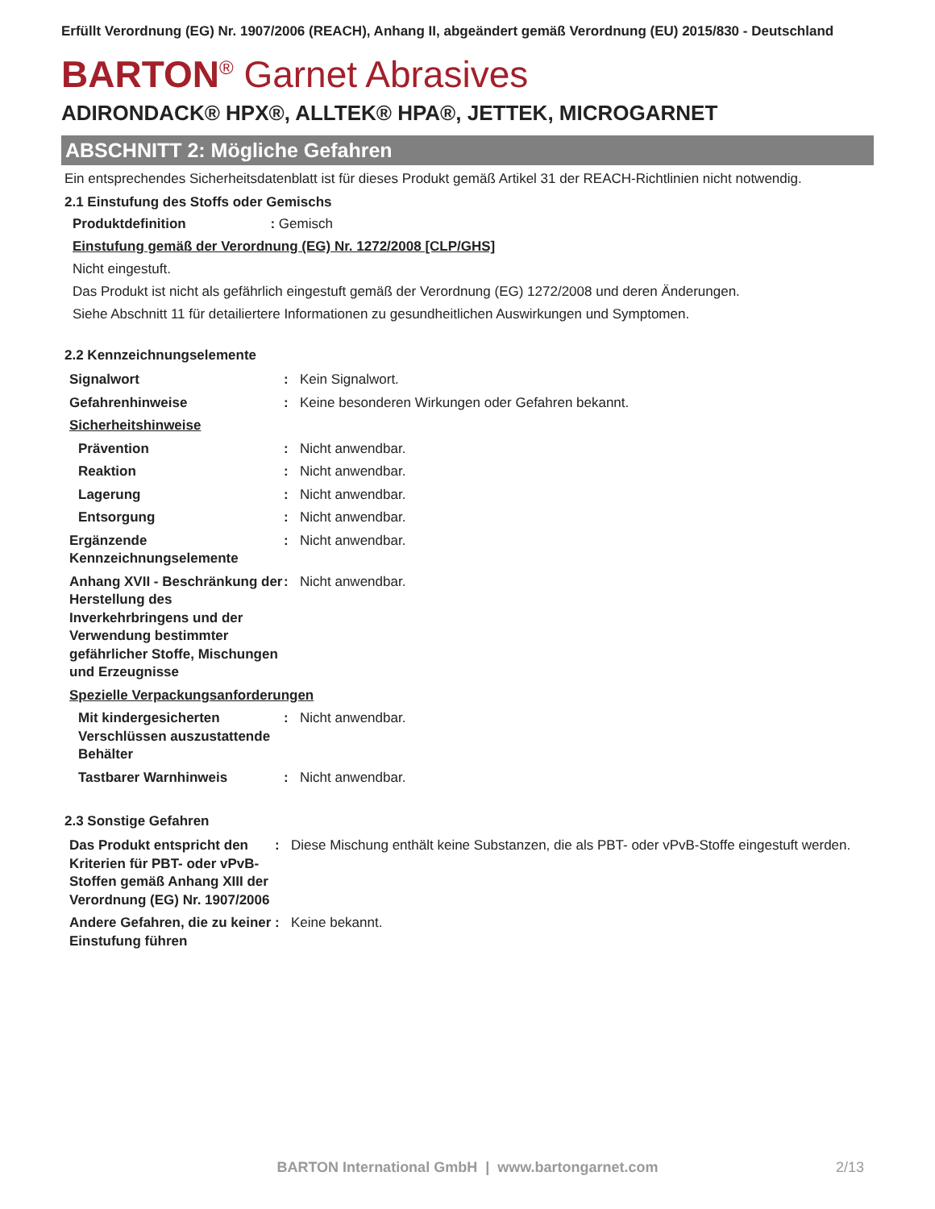Erfüllt Verordnung (EG) Nr. 1907/2006 (REACH), Anhang II, abgeändert gemäß Verordnung (EU) 2015/830 - Deutschland
BARTON<sup>®</sup> Garnet Abrasives
ADIRONDACK® HPX®, ALLTEK® HPA®, JETTEK, MICROGARNET
ABSCHNITT 2: Mögliche Gefahren
Ein entsprechendes Sicherheitsdatenblatt ist für dieses Produkt gemäß Artikel 31 der REACH-Richtlinien nicht notwendig.
2.1 Einstufung des Stoffs oder Gemischs
Produktdefinition : Gemisch
Einstufung gemäß der Verordnung (EG) Nr. 1272/2008 [CLP/GHS]
Nicht eingestuft.
Das Produkt ist nicht als gefährlich eingestuft gemäß der Verordnung (EG) 1272/2008 und deren Änderungen.
Siehe Abschnitt 11 für detailiertere Informationen zu gesundheitlichen Auswirkungen und Symptomen.
2.2 Kennzeichnungselemente
| Signalwort | : | Kein Signalwort. |
| Gefahrenhinweise | : | Keine besonderen Wirkungen oder Gefahren bekannt. |
| Sicherheitshinweise | | |
| Prävention | : | Nicht anwendbar. |
| Reaktion | : | Nicht anwendbar. |
| Lagerung | : | Nicht anwendbar. |
| Entsorgung | : | Nicht anwendbar. |
| Ergänzende Kennzeichnungselemente | : | Nicht anwendbar. |
| Anhang XVII - Beschränkung der Herstellung des Inverkehrbringens und der Verwendung bestimmter gefährlicher Stoffe, Mischungen und Erzeugnisse | : | Nicht anwendbar. |
| Spezielle Verpackungsanforderungen | | |
| Mit kindergesicherten Verschlüssen auszustattende Behälter | : | Nicht anwendbar. |
| Tastbarer Warnhinweis | : | Nicht anwendbar. |
2.3 Sonstige Gefahren
| Das Produkt entspricht den Kriterien für PBT- oder vPvB-Stoffen gemäß Anhang XIII der Verordnung (EG) Nr. 1907/2006 | : | Diese Mischung enthält keine Substanzen, die als PBT- oder vPvB-Stoffe eingestuft werden. |
| Andere Gefahren, die zu keiner Einstufung führen | : | Keine bekannt. |
BARTON International GmbH | www.bartongarnet.com 2/13